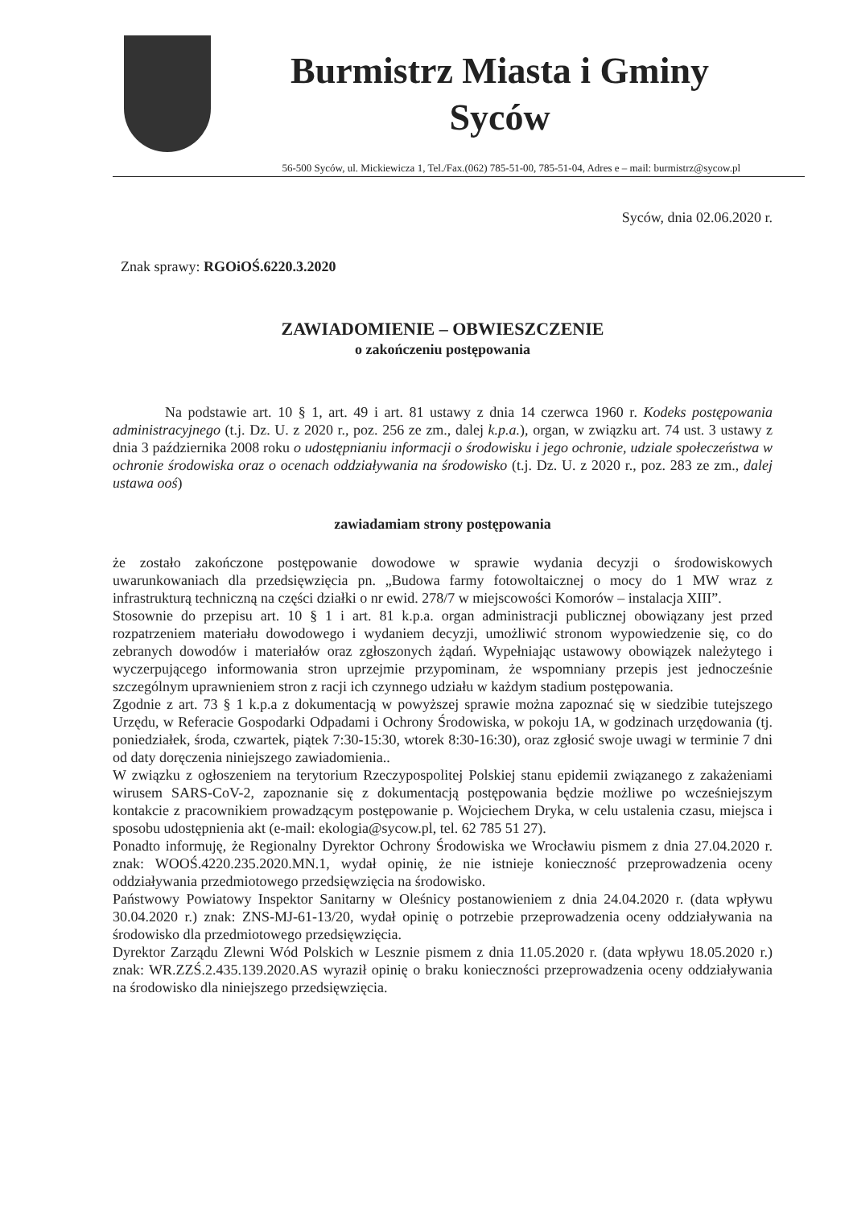Burmistrz Miasta i Gminy
Syców
56-500 Syców, ul. Mickiewicza 1, Tel./Fax.(062) 785-51-00, 785-51-04, Adres e – mail: burmistrz@sycow.pl
Syców, dnia 02.06.2020 r.
Znak sprawy: RGOiOŚ.6220.3.2020
ZAWIADOMIENIE – OBWIESZCZENIE
o zakończeniu postępowania
Na podstawie art. 10 § 1, art. 49 i art. 81 ustawy z dnia 14 czerwca 1960 r. Kodeks postępowania administracyjnego (t.j. Dz. U. z 2020 r., poz. 256 ze zm., dalej k.p.a.), organ, w związku art. 74 ust. 3 ustawy z dnia 3 października 2008 roku o udostępnianiu informacji o środowisku i jego ochronie, udziale społeczeństwa w ochronie środowiska oraz o ocenach oddziaływania na środowisko (t.j. Dz. U. z 2020 r., poz. 283 ze zm., dalej ustawa ooś)
zawiadamiam strony postępowania
że zostało zakończone postępowanie dowodowe w sprawie wydania decyzji o środowiskowych uwarunkowaniach dla przedsięwzięcia pn. „Budowa farmy fotowoltaicznej o mocy do 1 MW wraz z infrastrukturą techniczną na części działki o nr ewid. 278/7 w miejscowości Komorów – instalacja XIII”.
Stosownie do przepisu art. 10 § 1 i art. 81 k.p.a. organ administracji publicznej obowiązany jest przed rozpatrzeniem materiału dowodowego i wydaniem decyzji, umożliwić stronom wypowiedzenie się, co do zebranych dowodów i materiałów oraz zgłoszonych żądań. Wypełniając ustawowy obowiązek należytego i wyczerpującego informowania stron uprzejmie przypominam, że wspomniany przepis jest jednocześnie szczególnym uprawnieniem stron z racji ich czynnego udziału w każdym stadium postępowania.
Zgodnie z art. 73 § 1 k.p.a z dokumentacją w powyższej sprawie można zapoznać się w siedzibie tutejszego Urzędu, w Referacie Gospodarki Odpadami i Ochrony Środowiska, w pokoju 1A, w godzinach urzędowania (tj. poniedziałek, środa, czwartek, piątek 7:30-15:30, wtorek 8:30-16:30), oraz zgłosić swoje uwagi w terminie 7 dni od daty doręczenia niniejszego zawiadomienia..
W związku z ogłoszeniem na terytorium Rzeczypospolitej Polskiej stanu epidemii związanego z zakażeniami wirusem SARS-CoV-2, zapoznanie się z dokumentacją postępowania będzie możliwe po wcześniejszym kontakcie z pracownikiem prowadzącym postępowanie p. Wojciechem Dryka, w celu ustalenia czasu, miejsca i sposobu udostępnienia akt (e-mail: ekologia@sycow.pl, tel. 62 785 51 27).
Ponadto informuję, że Regionalny Dyrektor Ochrony Środowiska we Wrocławiu pismem z dnia 27.04.2020 r. znak: WOOŚ.4220.235.2020.MN.1, wydał opinię, że nie istnieje konieczność przeprowadzenia oceny oddziaływania przedmiotowego przedsięwzięcia na środowisko.
Państwowy Powiatowy Inspektor Sanitarny w Oleśnicy postanowieniem z dnia 24.04.2020 r. (data wpływu 30.04.2020 r.) znak: ZNS-MJ-61-13/20, wydał opinię o potrzebie przeprowadzenia oceny oddziaływania na środowisko dla przedmiotowego przedsięwzięcia.
Dyrektor Zarządu Zlewni Wód Polskich w Lesznie pismem z dnia 11.05.2020 r. (data wpływu 18.05.2020 r.) znak: WR.ZZŚ.2.435.139.2020.AS wyraził opinię o braku konieczności przeprowadzenia oceny oddziaływania na środowisko dla niniejszego przedsięwzięcia.